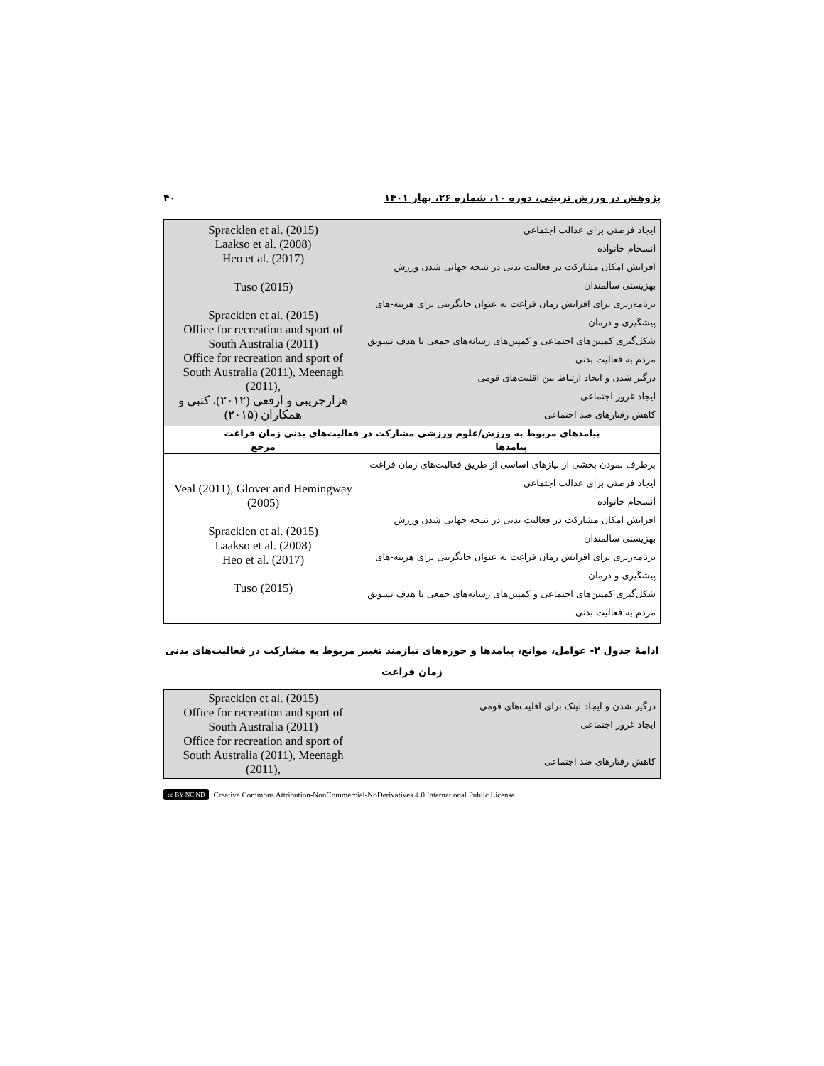پژوهش در ورزش تربیتی، دوره ۱۰، شماره ۲۶، بهار ۱۴۰۱ ۴۰
| ایجاد فرصتی برای عدالت اجتماعی انسجام خانواده افزایش امکان مشارکت در فعالیت بدنی در نتیجه جهانی شدن ورزش بهزیستی سالمندان برنامه‌ریزی برای افزایش زمان فراغت به عنوان جایگزینی برای هزینه-های پیشگیری و درمان شکل‌گیری کمپین‌های اجتماعی و کمپین‌های رسانه‌های جمعی با هدف تشویق مردم به فعالیت بدنی درگیر شدن و ایجاد ارتباط بین اقلیت‌های قومی ایجاد غرور اجتماعی کاهش رفتارهای ضد اجتماعی | Spracklen et al. (2015) Laakso et al. (2008) Heo et al. (2017) Tuso (2015) Spracklen et al. (2015) Office for recreation and sport of South Australia (2011) Office for recreation and sport of South Australia (2011), Meenagh (2011), هزارجریبی و ارفعی (۲۰۱۲)، کتبی و همکاران (۲۰۱۵) |
| پیامدهای مربوط به ورزش/علوم ورزشی مشارکت در فعالیت‌های بدنی زمان فراغت | |
| پیامدها | مرجع |
| برطرف نمودن بخشی از نیازهای اساسی از طریق فعالیت‌های زمان فراغت ایجاد فرصتی برای عدالت اجتماعی انسجام خانواده افزایش امکان مشارکت در فعالیت بدنی در نتیجه جهانی شدن ورزش بهزیستی سالمندان برنامه‌ریزی برای افزایش زمان فراغت به عنوان جایگزینی برای هزینه-های پیشگیری و درمان شکل‌گیری کمپین‌های اجتماعی و کمپین‌های رسانه‌های جمعی با هدف تشویق مردم به فعالیت بدنی | Veal (2011), Glover and Hemingway (2005) Spracklen et al. (2015) Laakso et al. (2008) Heo et al. (2017) Tuso (2015) |
ادامهٔ جدول ۲- عوامل، موانع، پیامدها و حوزه‌های نیازمند تغییر مربوط به مشارکت در فعالیت‌های بدنی
زمان فراغت
| درگیر شدن و ایجاد لینک برای اقلیت‌های قومی ایجاد غرور اجتماعی کاهش رفتارهای ضد اجتماعی | Spracklen et al. (2015) Office for recreation and sport of South Australia (2011) Office for recreation and sport of South Australia (2011), Meenagh (2011), |
cc BY NC ND Creative Commons Attribution-NonCommercial-NoDerivatives 4.0 International Public License